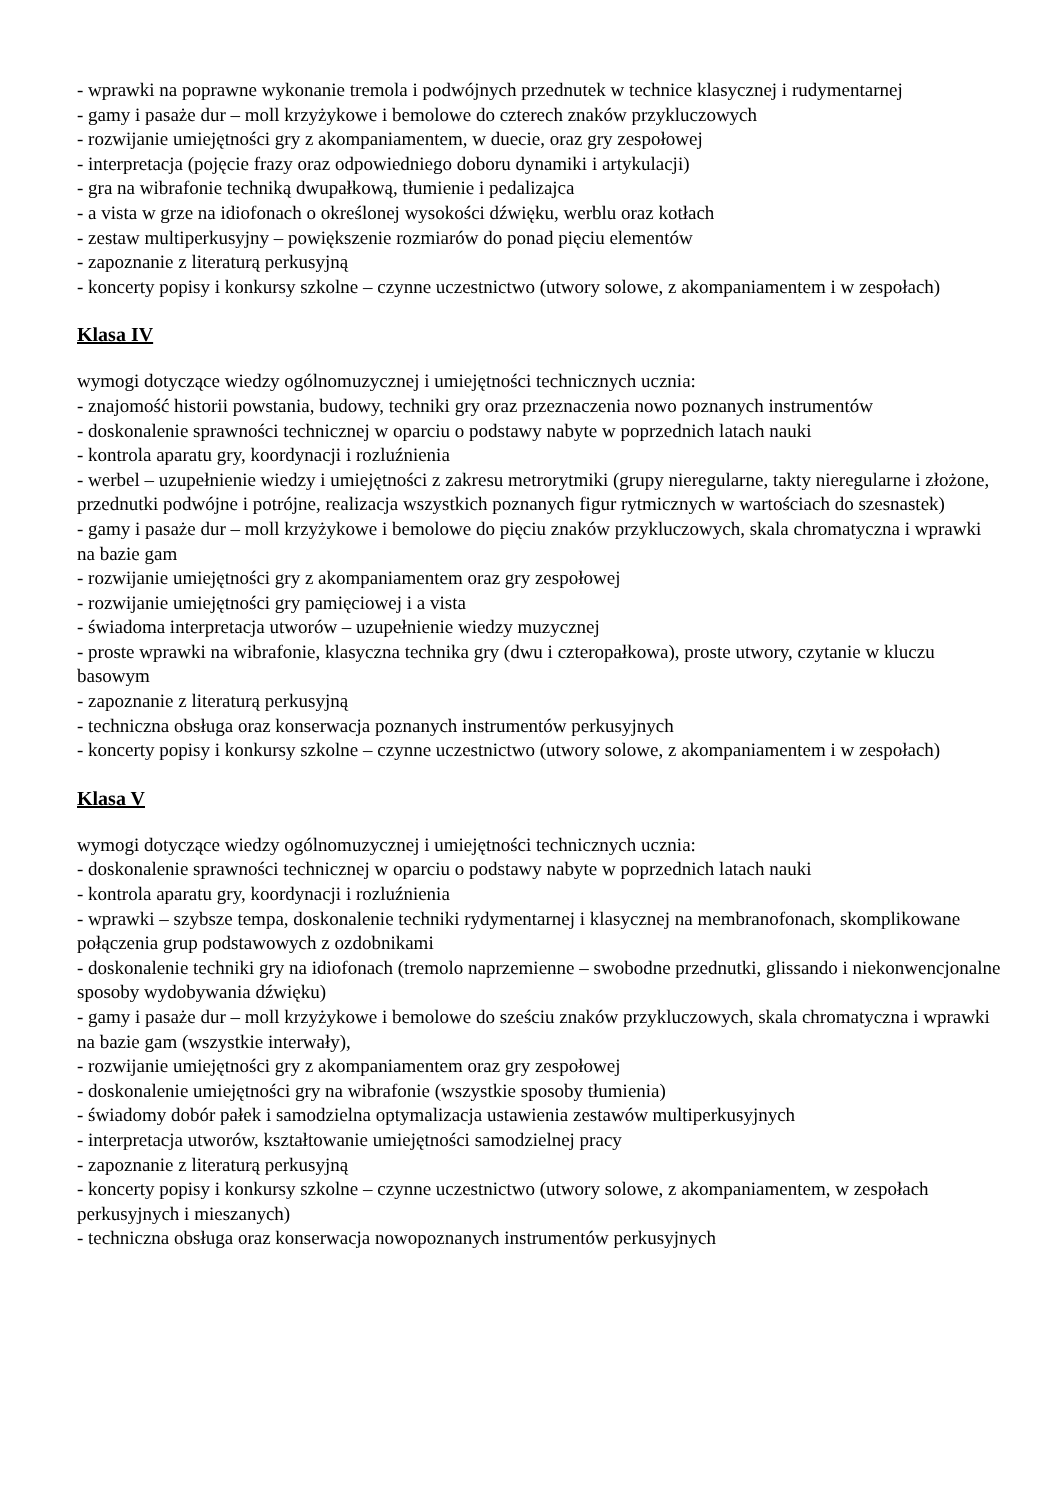- wprawki na poprawne wykonanie tremola i podwójnych przednutek w technice klasycznej i rudymentarnej
- gamy i pasaże dur – moll krzyżykowe i bemolowe do czterech znaków przykluczowych
- rozwijanie umiejętności gry z akompaniamentem, w duecie, oraz gry zespołowej
- interpretacja (pojęcie frazy oraz odpowiedniego doboru dynamiki i artykulacji)
- gra na wibrafonie techniką dwupałkową, tłumienie i pedalizajca
- a vista w grze na idiofonach o określonej wysokości dźwięku, werblu oraz kotłach
- zestaw multiperkusyjny – powiększenie rozmiarów do ponad pięciu elementów
- zapoznanie z literaturą perkusyjną
- koncerty popisy i konkursy szkolne – czynne uczestnictwo (utwory solowe, z akompaniamentem i w zespołach)
Klasa IV
wymogi dotyczące wiedzy ogólnomuzycznej i umiejętności technicznych ucznia:
- znajomość historii powstania, budowy, techniki gry oraz przeznaczenia nowo poznanych instrumentów
- doskonalenie sprawności technicznej w oparciu o podstawy nabyte w poprzednich latach nauki
- kontrola aparatu gry, koordynacji i rozluźnienia
- werbel – uzupełnienie wiedzy i umiejętności z zakresu metrorytmiki (grupy nieregularne, takty nieregularne i złożone, przednutki podwójne i potrójne, realizacja wszystkich poznanych figur rytmicznych w wartościach do szesnastek)
- gamy i pasaże dur – moll krzyżykowe i bemolowe do pięciu znaków przykluczowych, skala chromatyczna i wprawki na bazie gam
- rozwijanie umiejętności gry z akompaniamentem oraz gry zespołowej
- rozwijanie umiejętności gry pamięciowej i a vista
- świadoma interpretacja utworów – uzupełnienie wiedzy muzycznej
- proste wprawki na wibrafonie, klasyczna technika gry (dwu i czteropałkowa), proste utwory, czytanie w kluczu basowym
- zapoznanie z literaturą perkusyjną
- techniczna obsługa oraz konserwacja poznanych instrumentów perkusyjnych
- koncerty popisy i konkursy szkolne – czynne uczestnictwo (utwory solowe, z akompaniamentem i w zespołach)
Klasa V
wymogi dotyczące wiedzy ogólnomuzycznej i umiejętności technicznych ucznia:
- doskonalenie sprawności technicznej w oparciu o podstawy nabyte w poprzednich latach nauki
- kontrola aparatu gry, koordynacji i rozluźnienia
- wprawki – szybsze tempa, doskonalenie techniki rydymentarnej i klasycznej na membranofonach, skomplikowane połączenia grup podstawowych z ozdobnikami
- doskonalenie techniki gry na idiofonach (tremolo naprzemienne – swobodne przednutki, glissando i niekonwencjonalne sposoby wydobywania dźwięku)
- gamy i pasaże dur – moll krzyżykowe i bemolowe do sześciu znaków przykluczowych, skala chromatyczna i wprawki na bazie gam (wszystkie interwały),
- rozwijanie umiejętności gry z akompaniamentem oraz gry zespołowej
- doskonalenie umiejętności gry na wibrafonie (wszystkie sposoby tłumienia)
- świadomy dobór pałek i samodzielna optymalizacja ustawienia zestawów multiperkusyjnych
- interpretacja utworów, kształtowanie umiejętności samodzielnej pracy
- zapoznanie z literaturą perkusyjną
- koncerty popisy i konkursy szkolne – czynne uczestnictwo (utwory solowe, z akompaniamentem, w zespołach perkusyjnych i mieszanych)
- techniczna obsługa oraz konserwacja nowopoznanych instrumentów perkusyjnych